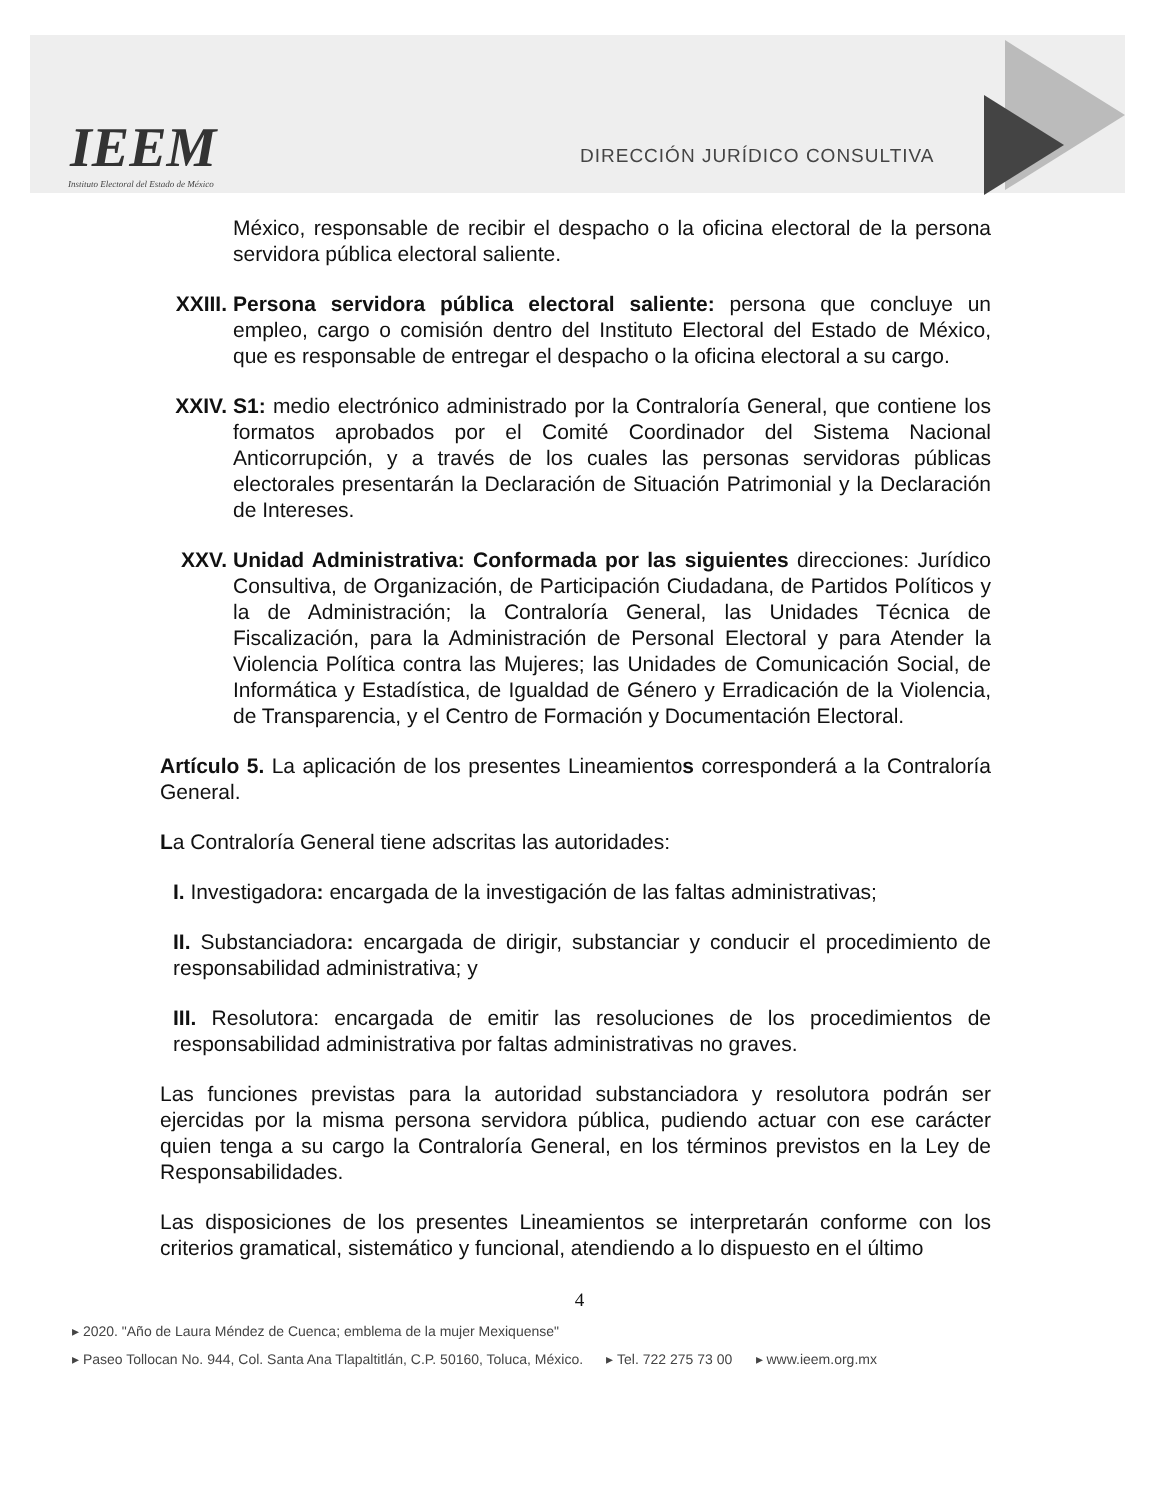IEEM
Instituto Electoral del Estado de México
DIRECCIÓN JURÍDICO CONSULTIVA
México, responsable de recibir el despacho o la oficina electoral de la persona servidora pública electoral saliente.
XXIII.
Persona servidora pública electoral saliente: persona que concluye un empleo, cargo o comisión dentro del Instituto Electoral del Estado de México, que es responsable de entregar el despacho o la oficina electoral a su cargo.
XXIV. S1: medio electrónico administrado por la Contraloría General, que contiene los formatos aprobados por el Comité Coordinador del Sistema Nacional Anticorrupción, y a través de los cuales las personas servidoras públicas electorales presentarán la Declaración de Situación Patrimonial y la Declaración de Intereses.
XXV. Unidad Administrativa: Conformada por las siguientes direcciones: Jurídico Consultiva, de Organización, de Participación Ciudadana, de Partidos Políticos y la de Administración; la Contraloría General, las Unidades Técnica de Fiscalización, para la Administración de Personal Electoral y para Atender la Violencia Política contra las Mujeres; las Unidades de Comunicación Social, de Informática y Estadística, de Igualdad de Género y Erradicación de la Violencia, de Transparencia, y el Centro de Formación y Documentación Electoral.
Artículo 5. La aplicación de los presentes Lineamientos corresponderá a la Contraloría General.
La Contraloría General tiene adscritas las autoridades:
I. Investigadora: encargada de la investigación de las faltas administrativas;
II. Substanciadora: encargada de dirigir, substanciar y conducir el procedimiento de responsabilidad administrativa; y
III. Resolutora: encargada de emitir las resoluciones de los procedimientos de responsabilidad administrativa por faltas administrativas no graves.
Las funciones previstas para la autoridad substanciadora y resolutora podrán ser ejercidas por la misma persona servidora pública, pudiendo actuar con ese carácter quien tenga a su cargo la Contraloría General, en los términos previstos en la Ley de Responsabilidades.
Las disposiciones de los presentes Lineamientos se interpretarán conforme con los criterios gramatical, sistemático y funcional, atendiendo a lo dispuesto en el último
4
▸ 2020. "Año de Laura Méndez de Cuenca; emblema de la mujer Mexiquense"
▸ Paseo Tollocan No. 944, Col. Santa Ana Tlapaltitlán, C.P. 50160, Toluca, México. ▸ Tel. 722 275 73 00 ▸ www.ieem.org.mx